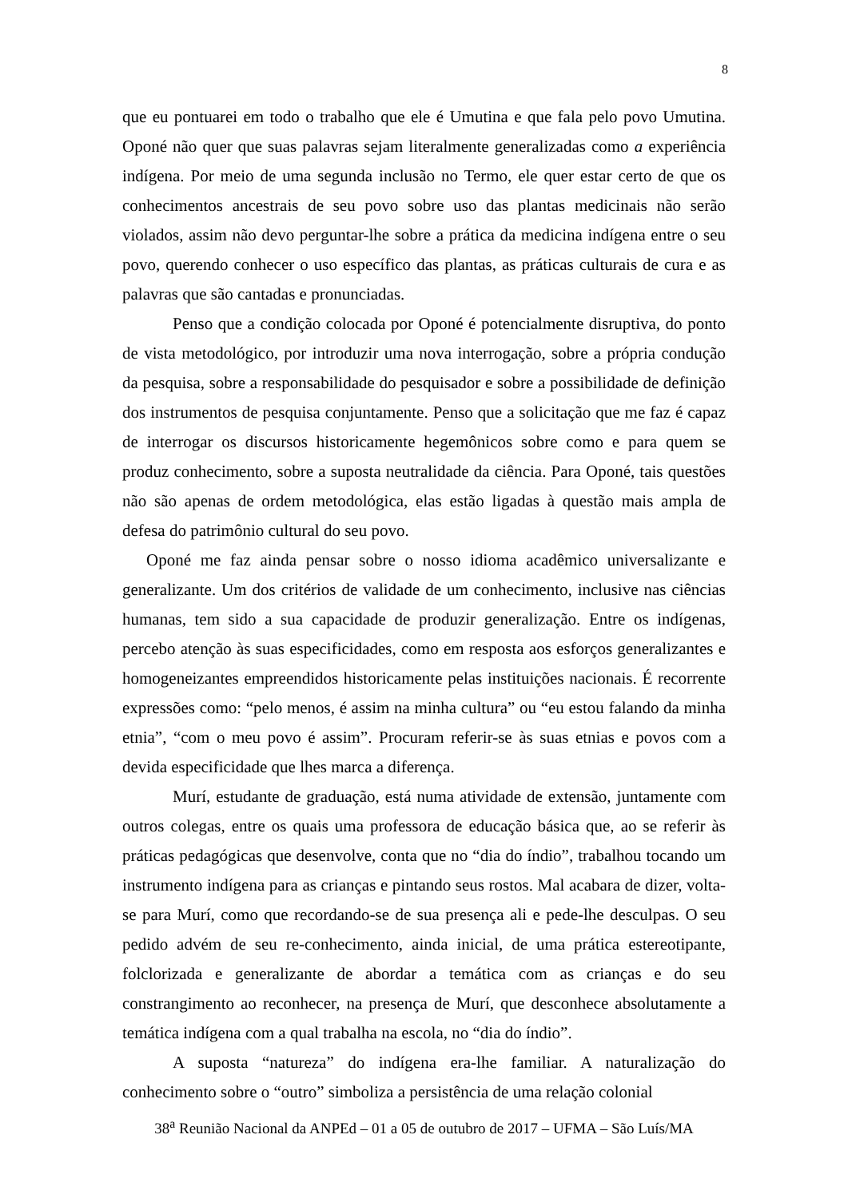8
que eu pontuarei em todo o trabalho que ele é Umutina e que fala pelo povo Umutina. Oponé não quer que suas palavras sejam literalmente generalizadas como a experiência indígena. Por meio de uma segunda inclusão no Termo, ele quer estar certo de que os conhecimentos ancestrais de seu povo sobre uso das plantas medicinais não serão violados, assim não devo perguntar-lhe sobre a prática da medicina indígena entre o seu povo, querendo conhecer o uso específico das plantas, as práticas culturais de cura e as palavras que são cantadas e pronunciadas.
Penso que a condição colocada por Oponé é potencialmente disruptiva, do ponto de vista metodológico, por introduzir uma nova interrogação, sobre a própria condução da pesquisa, sobre a responsabilidade do pesquisador e sobre a possibilidade de definição dos instrumentos de pesquisa conjuntamente. Penso que a solicitação que me faz é capaz de interrogar os discursos historicamente hegemônicos sobre como e para quem se produz conhecimento, sobre a suposta neutralidade da ciência. Para Oponé, tais questões não são apenas de ordem metodológica, elas estão ligadas à questão mais ampla de defesa do patrimônio cultural do seu povo.
Oponé me faz ainda pensar sobre o nosso idioma acadêmico universalizante e generalizante. Um dos critérios de validade de um conhecimento, inclusive nas ciências humanas, tem sido a sua capacidade de produzir generalização. Entre os indígenas, percebo atenção às suas especificidades, como em resposta aos esforços generalizantes e homogeneizantes empreendidos historicamente pelas instituições nacionais. É recorrente expressões como: “pelo menos, é assim na minha cultura” ou “eu estou falando da minha etnia”, “com o meu povo é assim”. Procuram referir-se às suas etnias e povos com a devida especificidade que lhes marca a diferença.
Murí, estudante de graduação, está numa atividade de extensão, juntamente com outros colegas, entre os quais uma professora de educação básica que, ao se referir às práticas pedagógicas que desenvolve, conta que no “dia do índio”, trabalhou tocando um instrumento indígena para as crianças e pintando seus rostos. Mal acabara de dizer, volta-se para Murí, como que recordando-se de sua presença ali e pede-lhe desculpas. O seu pedido advém de seu re-conhecimento, ainda inicial, de uma prática estereotipante, folclorizada e generalizante de abordar a temática com as crianças e do seu constrangimento ao reconhecer, na presença de Murí, que desconhece absolutamente a temática indígena com a qual trabalha na escola, no “dia do índio”.
A suposta “natureza” do indígena era-lhe familiar. A naturalização do conhecimento sobre o “outro” simboliza a persistência de uma relação colonial
38<sup>a</sup> Reunião Nacional da ANPEd – 01 a 05 de outubro de 2017 – UFMA – São Luís/MA